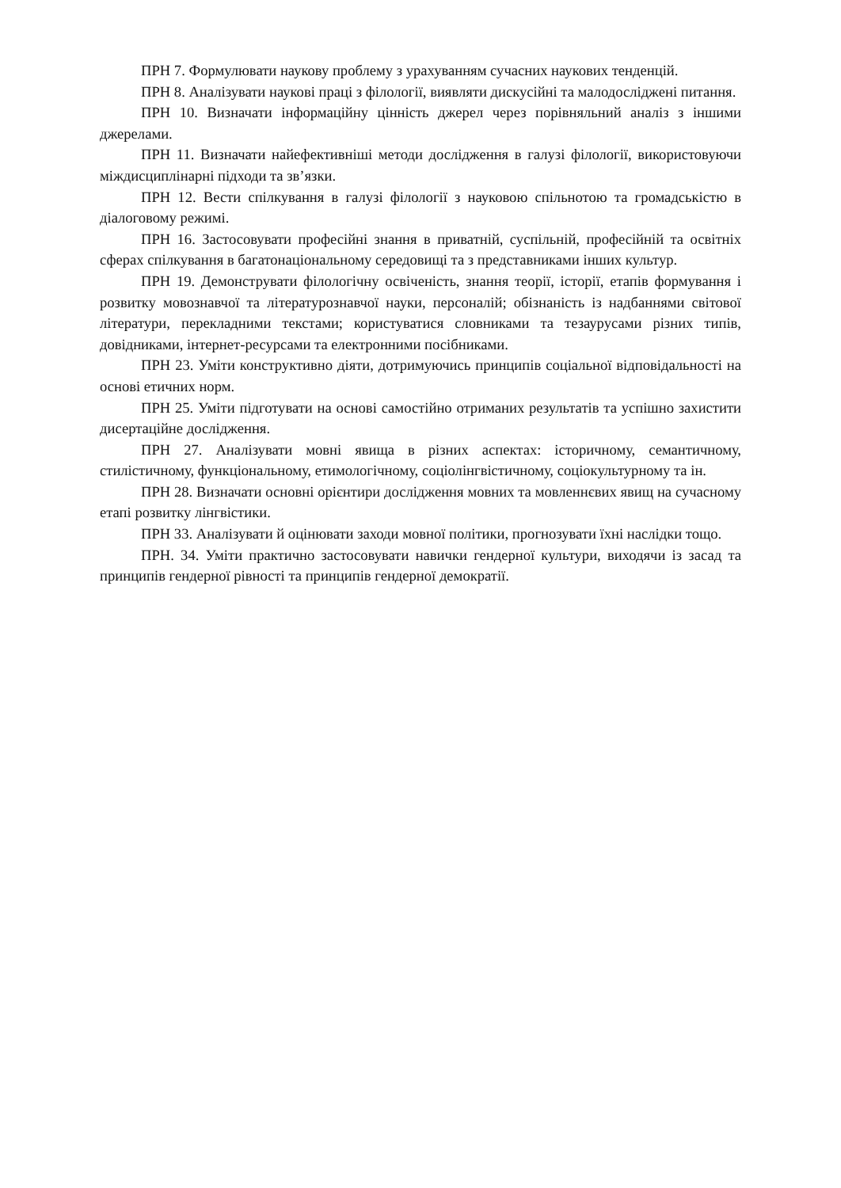ПРН 7. Формулювати наукову проблему з урахуванням сучасних наукових тенденцій.
ПРН 8. Аналізувати наукові праці з філології, виявляти дискусійні та малодосліджені питання.
ПРН 10. Визначати інформаційну цінність джерел через порівняльний аналіз з іншими джерелами.
ПРН 11. Визначати найефективніші методи дослідження в галузі філології, використовуючи міждисциплінарні підходи та зв’язки.
ПРН 12. Вести спілкування в галузі філології з науковою спільнотою та громадськістю в діалоговому режимі.
ПРН 16. Застосовувати професійні знання в приватній, суспільній, професійній та освітніх сферах спілкування в багатонаціональному середовищі та з представниками інших культур.
ПРН 19. Демонструвати філологічну освіченість, знання теорії, історії, етапів формування і розвитку мовознавчої та літературознавчої науки, персоналій; обізнаність із надбаннями світової літератури, перекладними текстами; користуватися словниками та тезаурусами різних типів, довідниками, інтернет-ресурсами та електронними посібниками.
ПРН 23. Уміти конструктивно діяти, дотримуючись принципів соціальної відповідальності на основі етичних норм.
ПРН 25. Уміти підготувати на основі самостійно отриманих результатів та успішно захистити дисертаційне дослідження.
ПРН 27. Аналізувати мовні явища в різних аспектах: історичному, семантичному, стилістичному, функціональному, етимологічному, соціолінгвістичному, соціокультурному та ін.
ПРН 28. Визначати основні орієнтири дослідження мовних та мовленнєвих явищ на сучасному етапі розвитку лінгвістики.
ПРН 33. Аналізувати й оцінювати заходи мовної політики, прогнозувати їхні наслідки тощо.
ПРН. 34. Уміти практично застосовувати навички гендерної культури, виходячи із засад та принципів гендерної рівності та принципів гендерної демократії.